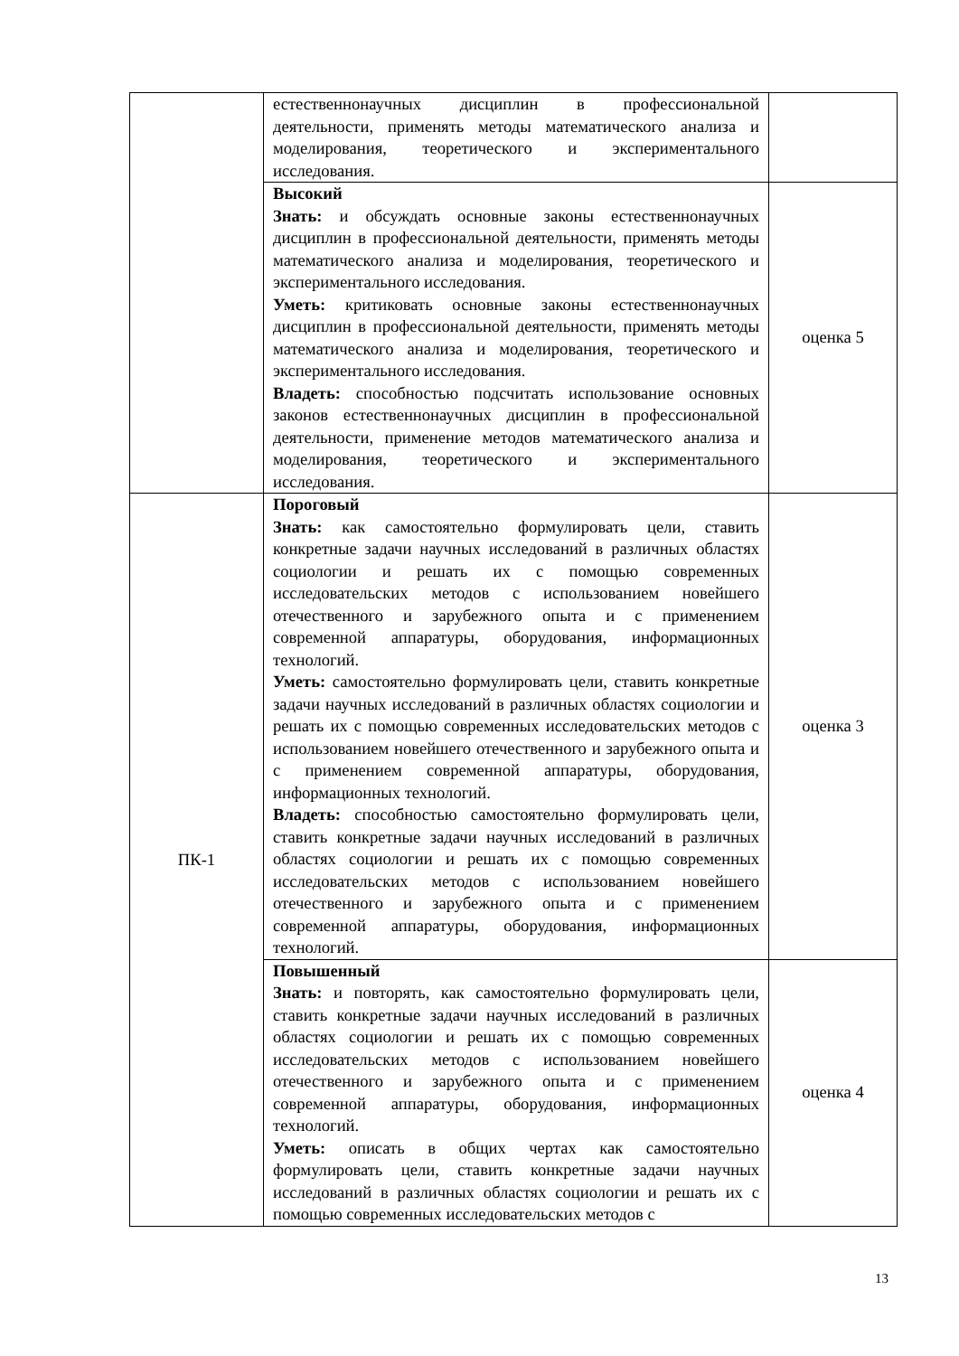| | естественнонаучных дисциплин в профессиональной деятельности, применять методы математического анализа и моделирования, теоретического и экспериментального исследования. | |
| | Высокий Знать: и обсуждать основные законы естественнонаучных дисциплин в профессиональной деятельности, применять методы математического анализа и моделирования, теоретического и экспериментального исследования. Уметь: критиковать основные законы естественнонаучных дисциплин в профессиональной деятельности, применять методы математического анализа и моделирования, теоретического и экспериментального исследования. Владеть: способностью подсчитать использование основных законов естественнонаучных дисциплин в профессиональной деятельности, применение методов математического анализа и моделирования, теоретического и экспериментального исследования. | оценка 5 |
| ПК-1 | Пороговый Знать: как самостоятельно формулировать цели, ставить конкретные задачи научных исследований в различных областях социологии и решать их с помощью современных исследовательских методов с использованием новейшего отечественного и зарубежного опыта и с применением современной аппаратуры, оборудования, информационных технологий. Уметь: самостоятельно формулировать цели, ставить конкретные задачи научных исследований в различных областях социологии и решать их с помощью современных исследовательских методов с использованием новейшего отечественного и зарубежного опыта и с применением современной аппаратуры, оборудования, информационных технологий. Владеть: способностью самостоятельно формулировать цели, ставить конкретные задачи научных исследований в различных областях социологии и решать их с помощью современных исследовательских методов с использованием новейшего отечественного и зарубежного опыта и с применением современной аппаратуры, оборудования, информационных технологий. | оценка 3 |
| | Повышенный Знать: и повторять, как самостоятельно формулировать цели, ставить конкретные задачи научных исследований в различных областях социологии и решать их с помощью современных исследовательских методов с использованием новейшего отечественного и зарубежного опыта и с применением современной аппаратуры, оборудования, информационных технологий. Уметь: описать в общих чертах как самостоятельно формулировать цели, ставить конкретные задачи научных исследований в различных областях социологии и решать их с помощью современных исследовательских методов с | оценка 4 |
13